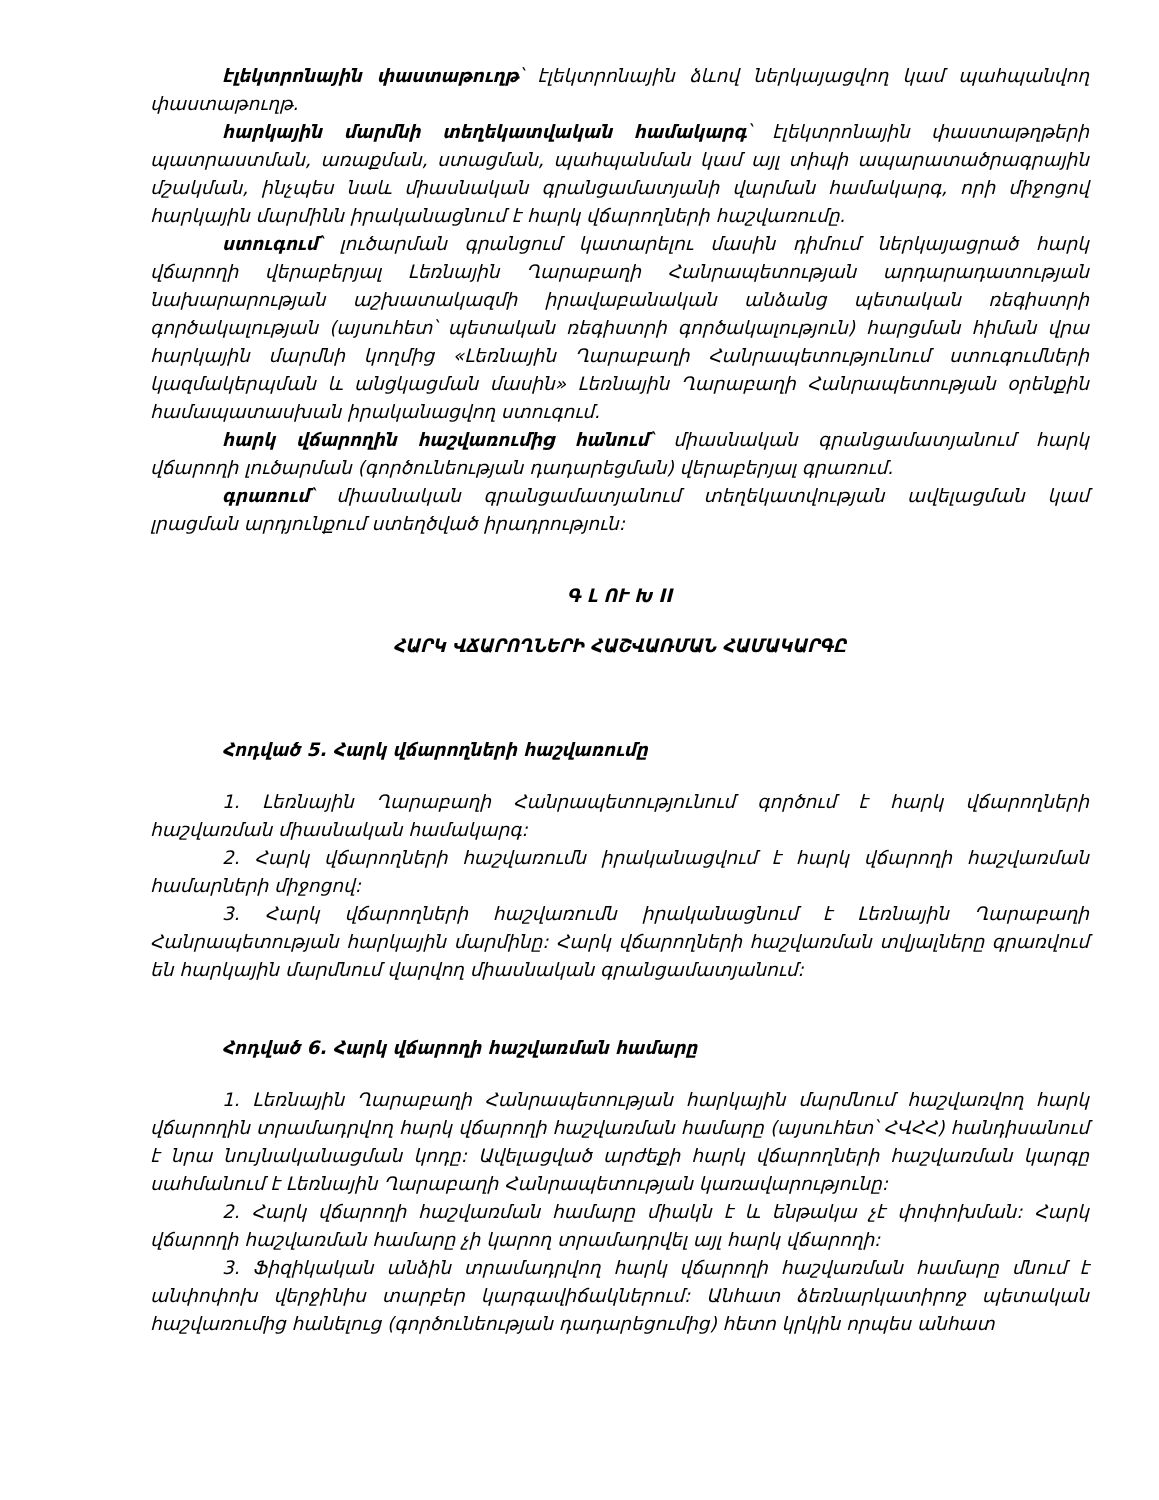էլեկտրոնային փաստաթուղթ՝ էլեկտրոնային ձևով ներկայացվող կամ պահպանվող փաստաթուղթ.
հարկային մարմնի տեղեկատվական համակարգ՝ էլեկտրոնային փաստաթղթերի պատրաստման, առաքման, ստացման, պահպանման կամ այլ տիպի ապարատածրագրային մշակման, ինչպես նաև միասնական գրանցամատյանի վարման համակարգ, որի միջոցով հարկային մարմինն իրականացնում է հարկ վճարողների հաշվառումը.
ստուգում՝ լուծարման գրանցում կատարելու մասին դիմում ներկայացրած հարկ վճարողի վերաբերյալ Լեռնային Ղարաբաղի Հանրապետության արդարադատության նախարարության աշխատակազմի իրավաբանական անձանց պետական ռեգիստրի գործակալության (այսուհետ՝ պետական ռեգիստրի գործակալություն) հարցման հիման վրա հարկային մարմնի կողմից «Լեռնային Ղարաբաղի Հանրապետությունում ստուգումների կազմակերպման և անցկացման մասին» Լեռնային Ղարաբաղի Հանրապետության օրենքին համապատասխան իրականացվող ստուգում.
հարկ վճարողին հաշվառումից հանում՝ միասնական գրանցամատյանում հարկ վճարողի լուծարման (գործունեության դադարեցման) վերաբերյալ գրառում.
գրառում՝ միասնական գրանցամատյանում տեղեկատվության ավելացման կամ լրացման արդյունքում ստեղծված իրադրություն:
Գ Լ ՈՒ Խ II
ՀԱՐԿ ՎՃԱՐՈՂՆԵՐԻ ՀԱՇՎԱՌՄԱՆ ՀԱՄԱԿԱՐԳԸ
Հոդված 5. Հարկ վճարողների հաշվառումը
1. Լեռնային Ղարաբաղի Հանրապետությունում գործում է հարկ վճարողների հաշվառման միասնական համակարգ:
2. Հարկ վճարողների հաշվառումն իրականացվում է հարկ վճարողի հաշվառման համարների միջոցով:
3. Հարկ վճարողների հաշվառումն իրականացնում է Լեռնային Ղարաբաղի Հանրապետության հարկային մարմինը: Հարկ վճարողների հաշվառման տվյալները գրառվում են հարկային մարմնում վարվող միասնական գրանցամատյանում:
Հոդված 6. Հարկ վճարողի հաշվառման համարը
1. Լեռնային Ղարաբաղի Հանրապետության հարկային մարմնում հաշվառվող հարկ վճարողին տրամադրվող հարկ վճարողի հաշվառման համարը (այսուհետ՝ ՀՎՀՀ) հանդիսանում է նրա նույնականացման կոդը: Ավելացված արժեքի հարկ վճարողների հաշվառման կարգը սահմանում է Լեռնային Ղարաբաղի Հանրապետության կառավարությունը:
2. Հարկ վճարողի հաշվառման համարը միակն է և ենթակա չէ փոփոխման: Հարկ վճարողի հաշվառման համարը չի կարող տրամադրվել այլ հարկ վճարողի:
3. Ֆիզիկական անձին տրամադրվող հարկ վճարողի հաշվառման համարը մնում է անփոփոխ վերջինիս տարբեր կարգավիճակներում: Անհատ ձեռնարկատիրոջ պետական հաշվառումից հանելուց (գործունեության դադարեցումից) հետո կրկին որպես անհատ